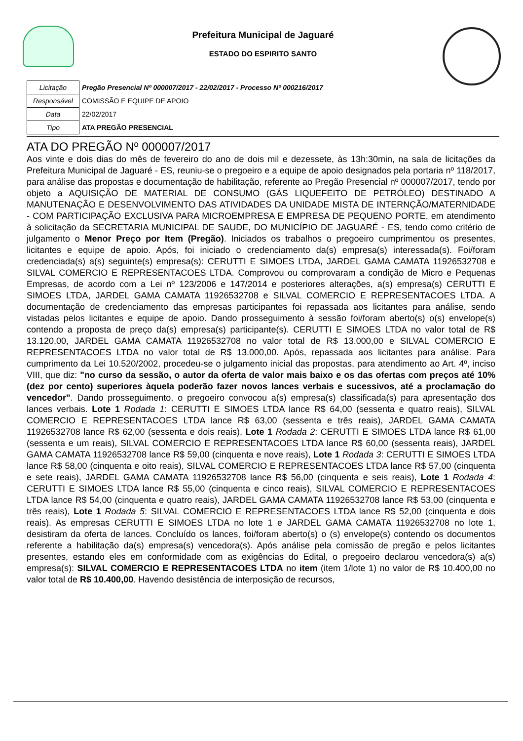Prefeitura Municipal de Jaguaré
ESTADO DO ESPIRITO SANTO
| Licitação | Pregão Presencial Nº 000007/2017 - 22/02/2017 - Processo Nº 000216/2017 |
| Responsável | COMISSÃO E EQUIPE DE APOIO |
| Data | 22/02/2017 |
| Tipo | ATA PREGÃO PRESENCIAL |
ATA DO PREGÃO Nº 000007/2017
Aos vinte e dois dias do mês de fevereiro do ano de dois mil e dezessete, às 13h:30min, na sala de licitações da Prefeitura Municipal de Jaguaré - ES, reuniu-se o pregoeiro e a equipe de apoio designados pela portaria nº 118/2017, para análise das propostas e documentação de habilitação, referente ao Pregão Presencial nº 000007/2017, tendo por objeto a AQUISIÇÃO DE MATERIAL DE CONSUMO (GÁS LIQUEFEITO DE PETRÓLEO) DESTINADO A MANUTENAÇÃO E DESENVOLVIMENTO DAS ATIVIDADES DA UNIDADE MISTA DE INTERNÇÃO/MATERNIDADE - COM PARTICIPAÇÃO EXCLUSIVA PARA MICROEMPRESA E EMPRESA DE PEQUENO PORTE, em atendimento à solicitação da SECRETARIA MUNICIPAL DE SAUDE, DO MUNICÍPIO DE JAGUARÉ - ES, tendo como critério de julgamento o Menor Preço por Item (Pregão). Iniciados os trabalhos o pregoeiro cumprimentou os presentes, licitantes e equipe de apoio. Após, foi iniciado o credenciamento da(s) empresa(s) interessada(s). Foi/foram credenciada(s) a(s) seguinte(s) empresa(s): CERUTTI E SIMOES LTDA, JARDEL GAMA CAMATA 11926532708 e SILVAL COMERCIO E REPRESENTACOES LTDA. Comprovou ou comprovaram a condição de Micro e Pequenas Empresas, de acordo com a Lei nº 123/2006 e 147/2014 e posteriores alterações, a(s) empresa(s) CERUTTI E SIMOES LTDA, JARDEL GAMA CAMATA 11926532708 e SILVAL COMERCIO E REPRESENTACOES LTDA. A documentação de credenciamento das empresas participantes foi repassada aos licitantes para análise, sendo vistadas pelos licitantes e equipe de apoio. Dando prosseguimento à sessão foi/foram aberto(s) o(s) envelope(s) contendo a proposta de preço da(s) empresa(s) participante(s). CERUTTI E SIMOES LTDA no valor total de R$ 13.120,00, JARDEL GAMA CAMATA 11926532708 no valor total de R$ 13.000,00 e SILVAL COMERCIO E REPRESENTACOES LTDA no valor total de R$ 13.000,00. Após, repassada aos licitantes para análise. Para cumprimento da Lei 10.520/2002, procedeu-se o julgamento inicial das propostas, para atendimento ao Art. 4º, inciso VIII, que diz: "no curso da sessão, o autor da oferta de valor mais baixo e os das ofertas com preços até 10% (dez por cento) superiores àquela poderão fazer novos lances verbais e sucessivos, até a proclamação do vencedor". Dando prosseguimento, o pregoeiro convocou a(s) empresa(s) classificada(s) para apresentação dos lances verbais. Lote 1 Rodada 1: CERUTTI E SIMOES LTDA lance R$ 64,00 (sessenta e quatro reais), SILVAL COMERCIO E REPRESENTACOES LTDA lance R$ 63,00 (sessenta e três reais), JARDEL GAMA CAMATA 11926532708 lance R$ 62,00 (sessenta e dois reais), Lote 1 Rodada 2: CERUTTI E SIMOES LTDA lance R$ 61,00 (sessenta e um reais), SILVAL COMERCIO E REPRESENTACOES LTDA lance R$ 60,00 (sessenta reais), JARDEL GAMA CAMATA 11926532708 lance R$ 59,00 (cinquenta e nove reais), Lote 1 Rodada 3: CERUTTI E SIMOES LTDA lance R$ 58,00 (cinquenta e oito reais), SILVAL COMERCIO E REPRESENTACOES LTDA lance R$ 57,00 (cinquenta e sete reais), JARDEL GAMA CAMATA 11926532708 lance R$ 56,00 (cinquenta e seis reais), Lote 1 Rodada 4: CERUTTI E SIMOES LTDA lance R$ 55,00 (cinquenta e cinco reais), SILVAL COMERCIO E REPRESENTACOES LTDA lance R$ 54,00 (cinquenta e quatro reais), JARDEL GAMA CAMATA 11926532708 lance R$ 53,00 (cinquenta e três reais), Lote 1 Rodada 5: SILVAL COMERCIO E REPRESENTACOES LTDA lance R$ 52,00 (cinquenta e dois reais). As empresas CERUTTI E SIMOES LTDA no lote 1 e JARDEL GAMA CAMATA 11926532708 no lote 1, desistiram da oferta de lances. Concluído os lances, foi/foram aberto(s) o (s) envelope(s) contendo os documentos referente a habilitação da(s) empresa(s) vencedora(s). Após análise pela comissão de pregão e pelos licitantes presentes, estando eles em conformidade com as exigências do Edital, o pregoeiro declarou vencedora(s) a(s) empresa(s): SILVAL COMERCIO E REPRESENTACOES LTDA no item (item 1/lote 1) no valor de R$ 10.400,00 no valor total de R$ 10.400,00. Havendo desistência de interposição de recursos,